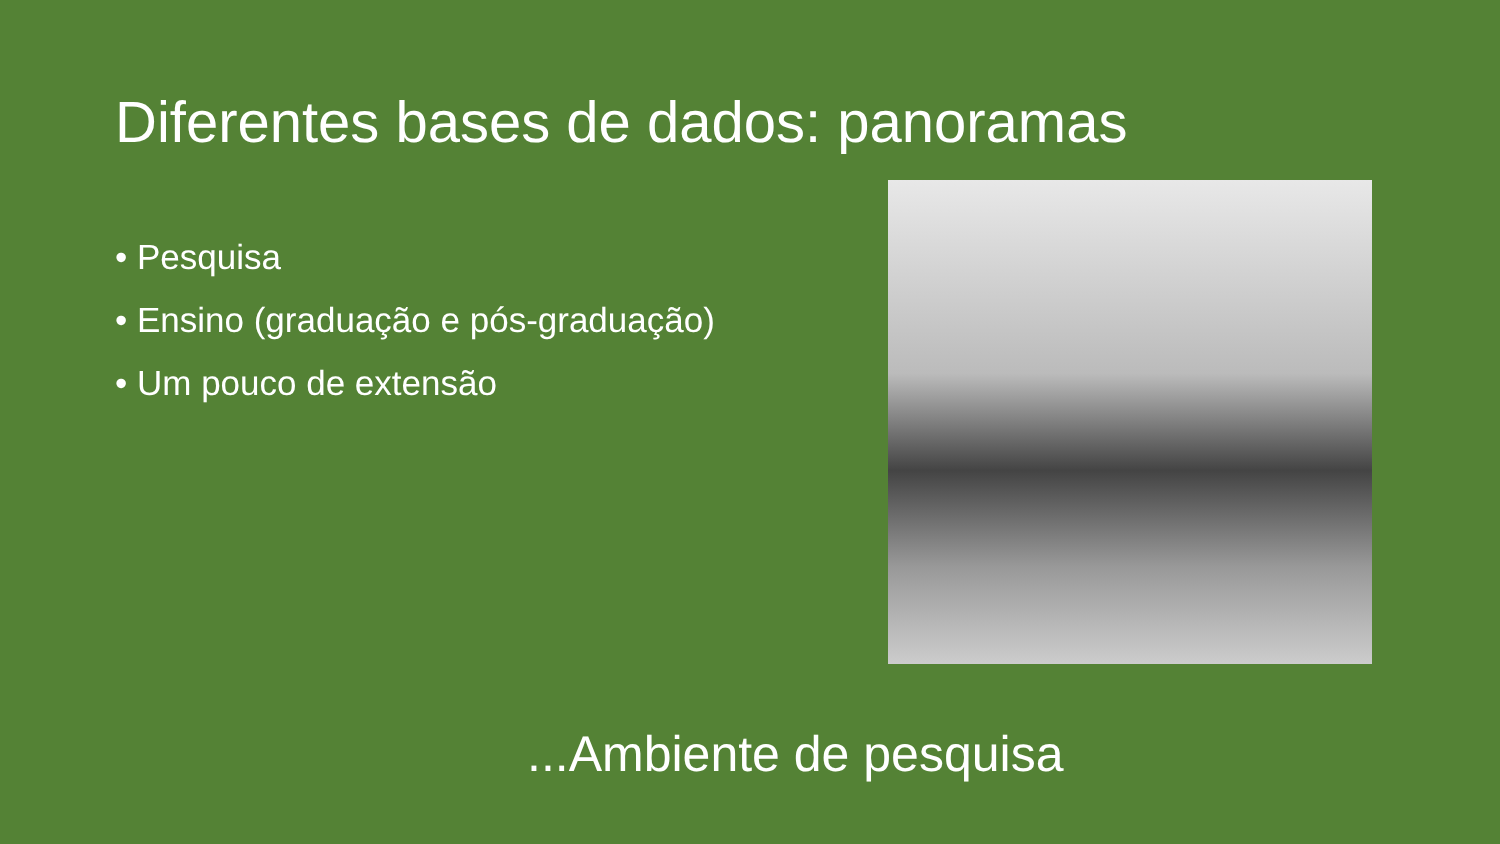Diferentes bases de dados: panoramas
• Pesquisa
• Ensino (graduação e pós-graduação)
• Um pouco de extensão
...Ambiente de pesquisa